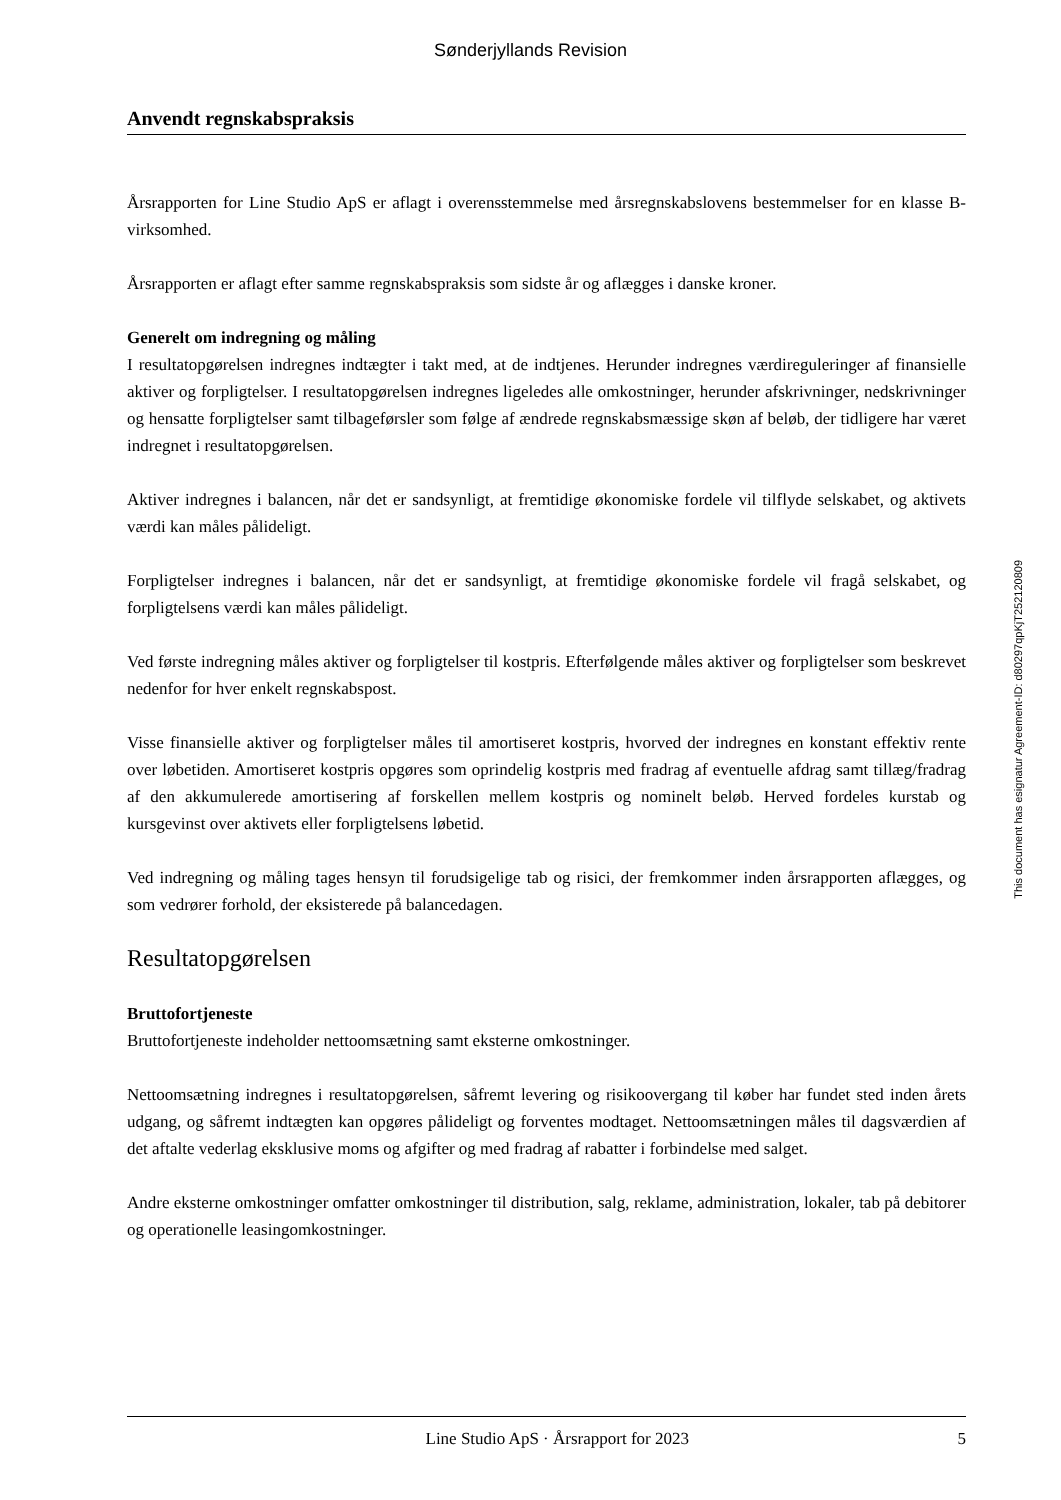Sønderjyllands Revision
Anvendt regnskabspraksis
Årsrapporten for Line Studio ApS er aflagt i overensstemmelse med årsregnskabslovens bestemmelser for en klasse B-virksomhed.
Årsrapporten er aflagt efter samme regnskabspraksis som sidste år og aflægges i danske kroner.
Generelt om indregning og måling
I resultatopgørelsen indregnes indtægter i takt med, at de indtjenes. Herunder indregnes værdireguleringer af finansielle aktiver og forpligtelser. I resultatopgørelsen indregnes ligeledes alle omkostninger, herunder afskrivninger, nedskrivninger og hensatte forpligtelser samt tilbageførsler som følge af ændrede regnskabs­mæssige skøn af beløb, der tidligere har været indregnet i resultatopgørelsen.
Aktiver indregnes i balancen, når det er sandsynligt, at fremtidige økonomiske fordele vil tilflyde selskabet, og aktivets værdi kan måles pålideligt.
Forpligtelser indregnes i balancen, når det er sandsynligt, at fremtidige økonomiske fordele vil fragå sel­skabet, og forpligtelsens værdi kan måles pålideligt.
Ved første indregning måles aktiver og forpligtelser til kostpris. Efterfølgende måles aktiver og forpligtelser som beskrevet nedenfor for hver enkelt regnskabspost.
Visse finansielle aktiver og forpligtelser måles til amortiseret kostpris, hvorved der indregnes en konstant effektiv rente over løbetiden. Amortiseret kostpris opgøres som oprindelig kostpris med fradrag af eventuel­le afdrag samt tillæg/fradrag af den akkumulerede amortisering af forskellen mellem kostpris og nominelt beløb. Herved fordeles kurstab og kursgevinst over aktivets eller forpligtelsens løbetid.
Ved indregning og måling tages hensyn til forudsigelige tab og risici, der fremkommer inden årsrapporten aflægges, og som vedrører forhold, der eksisterede på balancedagen.
Resultatopgørelsen
Bruttofortjeneste
Bruttofortjeneste indeholder nettoomsætning samt eksterne omkostninger.
Nettoomsætning indregnes i resultatopgørelsen, såfremt levering og risikoovergang til køber har fundet sted inden årets udgang, og såfremt indtægten kan opgøres pålideligt og forventes modtaget. Nettoomsætningen måles til dagsværdien af det aftalte vederlag eksklusive moms og afgifter og med fradrag af rabatter i for­bindelse med salget.
Andre eksterne omkostninger omfatter omkostninger til distribution, salg, reklame, administration, lokaler, tab på debitorer og operationelle leasingomkostninger.
This document has esignatur Agreement-ID: d80297qpKjT252120809
Line Studio ApS · Årsrapport for 2023 5